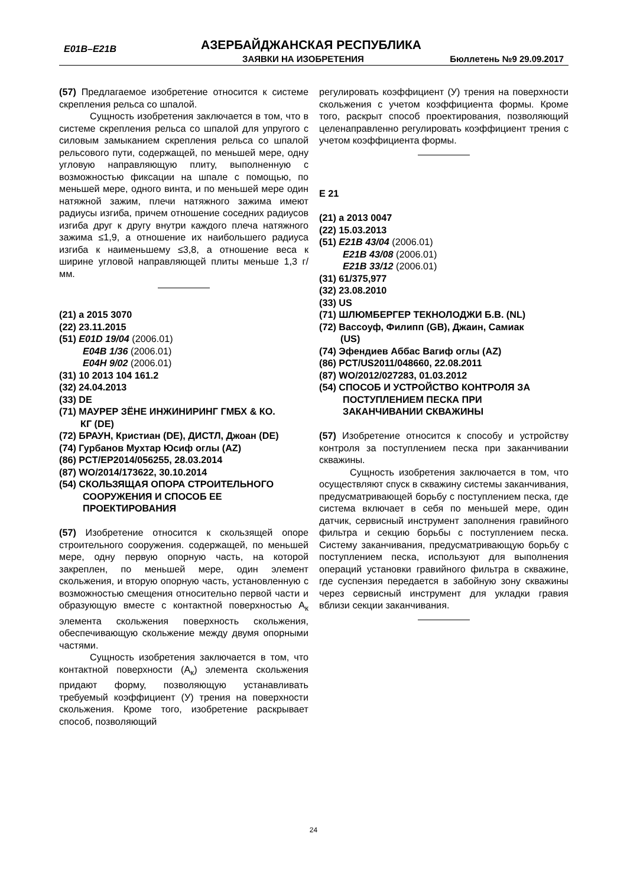E01B–E21B АЗЕРБАЙДЖАНСКАЯ РЕСПУБЛИКА
ЗАЯВКИ НА ИЗОБРЕТЕНИЯ Бюллетень №9 29.09.2017
(57) Предлагаемое изобретение относится к системе скрепления рельса со шпалой.
Сущность изобретения заключается в том, что в системе скрепления рельса со шпалой для упругого с силовым замыканием скрепления рельса со шпалой рельсового пути, содержащей, по меньшей мере, одну угловую направляющую плиту, выполненную с возможностью фиксации на шпале с помощью, по меньшей мере, одного винта, и по меньшей мере один натяжной зажим, плечи натяжного зажима имеют радиусы изгиба, причем отношение соседних радиусов изгиба друг к другу внутри каждого плеча натяжного зажима ≤1,9, а отношение их наибольшего радиуса изгиба к наименьшему ≤3,8, а отношение веса к ширине угловой направляющей плиты меньше 1,3 г/мм.
(21) a 2015 3070
(22) 23.11.2015
(51) E01D 19/04 (2006.01)
E04B 1/36 (2006.01)
E04H 9/02 (2006.01)
(31) 10 2013 104 161.2
(32) 24.04.2013
(33) DE
(71) МАУРЕР ЗЁНЕ ИНЖИНИРИНГ ГМБХ & КО.
КГ (DE)
(72) БРАУН, Кристиан (DE), ДИСТЛ, Джоан (DE)
(74) Гурбанов Мухтар Юсиф оглы (AZ)
(86) PCT/EP2014/056255, 28.03.2014
(87) WO/2014/173622, 30.10.2014
(54) СКОЛЬЗЯЩАЯ ОПОРА СТРОИТЕЛЬНОГО
СООРУЖЕНИЯ И СПОСОБ ЕЕ
ПРОЕКТИРОВАНИЯ
(57) Изобретение относится к скользящей опоре строительного сооружения. содержащей, по меньшей мере, одну первую опорную часть, на которой закреплен, по меньшей мере, один элемент скольжения, и вторую опорную часть, установленную с возможностью смещения относительно первой части и образующую вместе с контактной поверхностью A<sub>к</sub> элемента скольжения поверхность скольжения, обеспечивающую скольжение между двумя опорными частями.
Сущность изобретения заключается в том, что контактной поверхности (A<sub>к</sub>) элемента скольжения придают форму, позволяющую устанавливать требуемый коэффициент (У) трения на поверхности скольжения. Кроме того, изобретение раскрывает способ, позволяющий
регулировать коэффициент (У) трения на поверхности скольжения с учетом коэффициента формы. Кроме того, раскрыт способ проектирования, позволяющий целенаправленно регулировать коэффициент трения с учетом коэффициента формы.
E 21
(21) a 2013 0047
(22) 15.03.2013
(51) E21B 43/04 (2006.01)
E21B 43/08 (2006.01)
E21B 33/12 (2006.01)
(31) 61/375,977
(32) 23.08.2010
(33) US
(71) ШЛЮМБЕРГЕР ТЕКНОЛОДЖИ Б.В. (NL)
(72) Вассоуф, Филипп (GB), Джаин, Самиак
(US)
(74) Эфендиев Аббас Вагиф оглы (AZ)
(86) PCT/US2011/048660, 22.08.2011
(87) WO/2012/027283, 01.03.2012
(54) СПОСОБ И УСТРОЙСТВО КОНТРОЛЯ ЗА
ПОСТУПЛЕНИЕМ ПЕСКА ПРИ
ЗАКАНЧИВАНИИ СКВАЖИНЫ
(57) Изобретение относится к способу и устройству контроля за поступлением песка при заканчивании скважины.
Сущность изобретения заключается в том, что осуществляют спуск в скважину системы заканчивания, предусматривающей борьбу с поступлением песка, где система включает в себя по меньшей мере, один датчик, сервисный инструмент заполнения гравийного фильтра и секцию борьбы с поступлением песка. Систему заканчивания, предусматривающую борьбу с поступлением песка, используют для выполнения операций установки гравийного фильтра в скважине, где суспензия передается в забойную зону скважины через сервисный инструмент для укладки гравия вблизи секции заканчивания.
24